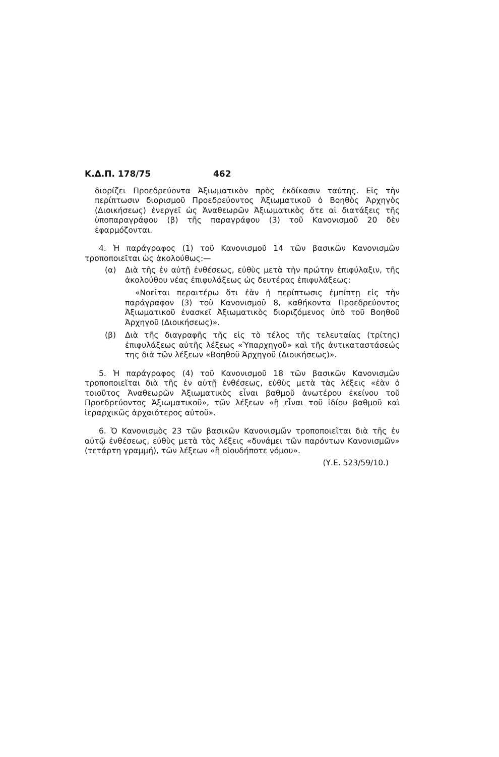Κ.Δ.Π. 178/75 462
διορίζει Προεδρεύοντα Ἀξιωματικὸν πρὸς ἐκδίκασιν ταύτης. Εἰς τὴν περίπτωσιν διορισμοῦ Προεδρεύοντος Ἀξιωματικοῦ ὁ Βοηθὸς Ἀρχηγὸς (Διοικήσεως) ἐνεργεῖ ὡς Ἀναθεωρῶν Ἀξιωματικὸς ὅτε αἱ διατάξεις τῆς ὑποπαραγράφου (β) τῆς παραγράφου (3) τοῦ Κανονισμοῦ 20 δὲν ἐφαρμόζονται.
4. Ἡ παράγραφος (1) τοῦ Κανονισμοῦ 14 τῶν βασικῶν Κανονισμῶν τροποποιεῖται ὡς ἀκολούθως:—
(α) Διὰ τῆς ἐν αὐτῇ ἐνθέσεως, εὐθὺς μετὰ τὴν πρώτην ἐπιφύλαξιν, τῆς ἀκολούθου νέας ἐπιφυλάξεως ὡς δευτέρας ἐπιφυλάξεως:
«Νοεῖται περαιτέρω ὅτι ἐὰν ἡ περίπτωσις ἐμπίπτῃ εἰς τὴν παράγραφον (3) τοῦ Κανονισμοῦ 8, καθήκοντα Προεδρεύοντος Ἀξιωματικοῦ ἐνασκεῖ Ἀξιωματικὸς διοριζόμενος ὑπὸ τοῦ Βοηθοῦ Ἀρχηγοῦ (Διοικήσεως)».
(β) Διὰ τῆς διαγραφῆς τῆς εἰς τὸ τέλος τῆς τελευταίας (τρίτης) ἐπιφυλάξεως αὐτῆς λέξεως «Ὑπαρχηγοῦ» καὶ τῆς ἀντικαταστάσεώς της διὰ τῶν λέξεων «Βοηθοῦ Ἀρχηγοῦ (Διοικήσεως)».
5. Ἡ παράγραφος (4) τοῦ Κανονισμοῦ 18 τῶν βασικῶν Κανονισμῶν τροποποιεῖται διὰ τῆς ἐν αὐτῇ ἐνθέσεως, εὐθὺς μετὰ τὰς λέξεις «ἐὰν ὁ τοιοῦτος Ἀναθεωρῶν Ἀξιωματικὸς εἶναι βαθμοῦ ἀνωτέρου ἐκείνου τοῦ Προεδρεύοντος Ἀξιωματικοῦ», τῶν λέξεων «ἢ εἶναι τοῦ ἰδίου βαθμοῦ καὶ ἱεραρχικῶς ἀρχαιότερος αὐτοῦ».
6. Ὁ Κανονισμὸς 23 τῶν βασικῶν Κανονισμῶν τροποποιεῖται διὰ τῆς ἐν αὐτῷ ἐνθέσεως, εὐθὺς μετὰ τὰς λέξεις «δυνάμει τῶν παρόντων Κανονισμῶν» (τετάρτη γραμμή), τῶν λέξεων «ἢ οἱουδήποτε νόμου».
(Υ.Ε. 523/59/10.)